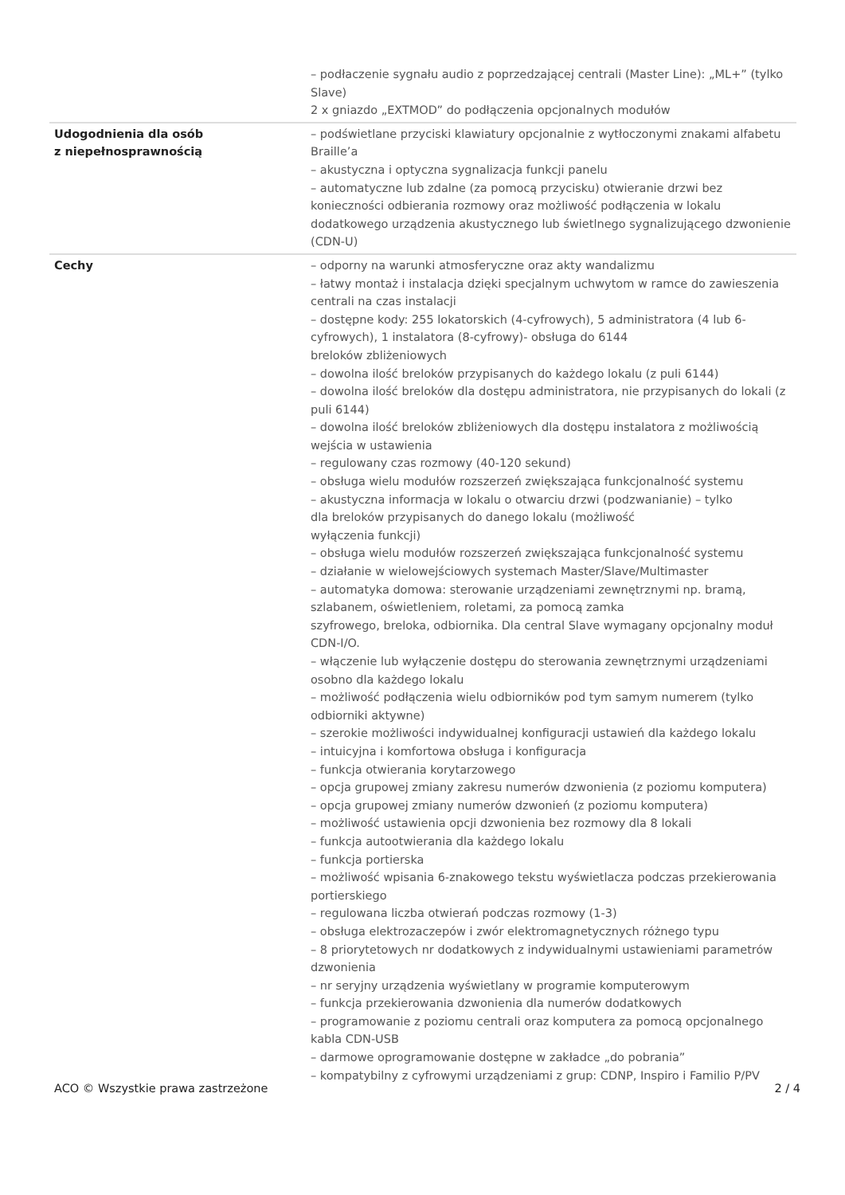| | – podłaczenie sygnału audio z poprzedzającej centrali (Master Line): „ML+” (tylko Slave) 2 x gniazdo „EXTMOD” do podłączenia opcjonalnych modułów |
| Udogodnienia dla osób z niepełnosprawnością | – podświetlane przyciski klawiatury opcjonalnie z wytłoczonymi znakami alfabetu Braille’a – akustyczna i optyczna sygnalizacja funkcji panelu – automatyczne lub zdalne (za pomocą przycisku) otwieranie drzwi bez konieczności odbierania rozmowy oraz możliwość podłączenia w lokalu dodatkowego urządzenia akustycznego lub świetlnego sygnalizującego dzwonienie (CDN-U) |
| Cechy | – odporny na warunki atmosferyczne oraz akty wandalizmu – łatwy montaż i instalacja dzięki specjalnym uchwytom w ramce do zawieszenia centrali na czas instalacji – dostępne kody: 255 lokatorskich (4-cyfrowych), 5 administratora (4 lub 6-cyfrowych), 1 instalatora (8-cyfrowy)- obsługa do 6144 breloków zbliżeniowych – dowolna ilość breloków przypisanych do każdego lokalu (z puli 6144) – dowolna ilość breloków dla dostępu administratora, nie przypisanych do lokali (z puli 6144) – dowolna ilość breloków zbliżeniowych dla dostępu instalatora z możliwością wejścia w ustawienia – regulowany czas rozmowy (40-120 sekund) – obsługa wielu modułów rozszerzeń zwiększająca funkcjonalność systemu – akustyczna informacja w lokalu o otwarciu drzwi (podzwanianie) – tylko dla breloków przypisanych do danego lokalu (możliwość wyłączenia funkcji) – obsługa wielu modułów rozszerzeń zwiększająca funkcjonalność systemu – działanie w wielowejściowych systemach Master/Slave/Multimaster – automatyka domowa: sterowanie urządzeniami zewnętrznymi np. bramą, szlabanem, oświetleniem, roletami, za pomocą zamka szyfrowego, breloka, odbiornika. Dla central Slave wymagany opcjonalny moduł CDN-I/O. – włączenie lub wyłączenie dostępu do sterowania zewnętrznymi urządzeniami osobno dla każdego lokalu – możliwość podłączenia wielu odbiorników pod tym samym numerem (tylko odbiorniki aktywne) – szerokie możliwości indywidualnej konfiguracji ustawień dla każdego lokalu – intuicyjna i komfortowa obsługa i konfiguracja – funkcja otwierania korytarzowego – opcja grupowej zmiany zakresu numerów dzwonienia (z poziomu komputera) – opcja grupowej zmiany numerów dzwonień (z poziomu komputera) – możliwość ustawienia opcji dzwonienia bez rozmowy dla 8 lokali – funkcja autootwierania dla każdego lokalu – funkcja portierska – możliwość wpisania 6-znakowego tekstu wyświetlacza podczas przekierowania portierskiego – regulowana liczba otwierań podczas rozmowy (1-3) – obsługa elektrozaczepów i zwór elektromagnetycznych różnego typu – 8 priorytetowych nr dodatkowych z indywidualnymi ustawieniami parametrów dzwonienia – nr seryjny urządzenia wyświetlany w programie komputerowym – funkcja przekierowania dzwonienia dla numerów dodatkowych – programowanie z poziomu centrali oraz komputera za pomocą opcjonalnego kabla CDN-USB – darmowe oprogramowanie dostępne w zakładce „do pobrania” – kompatybilny z cyfrowymi urządzeniami z grup: CDNP, Inspiro i Familio P/PV |
ACO © Wszystkie prawa zastrzeżone 2 / 4